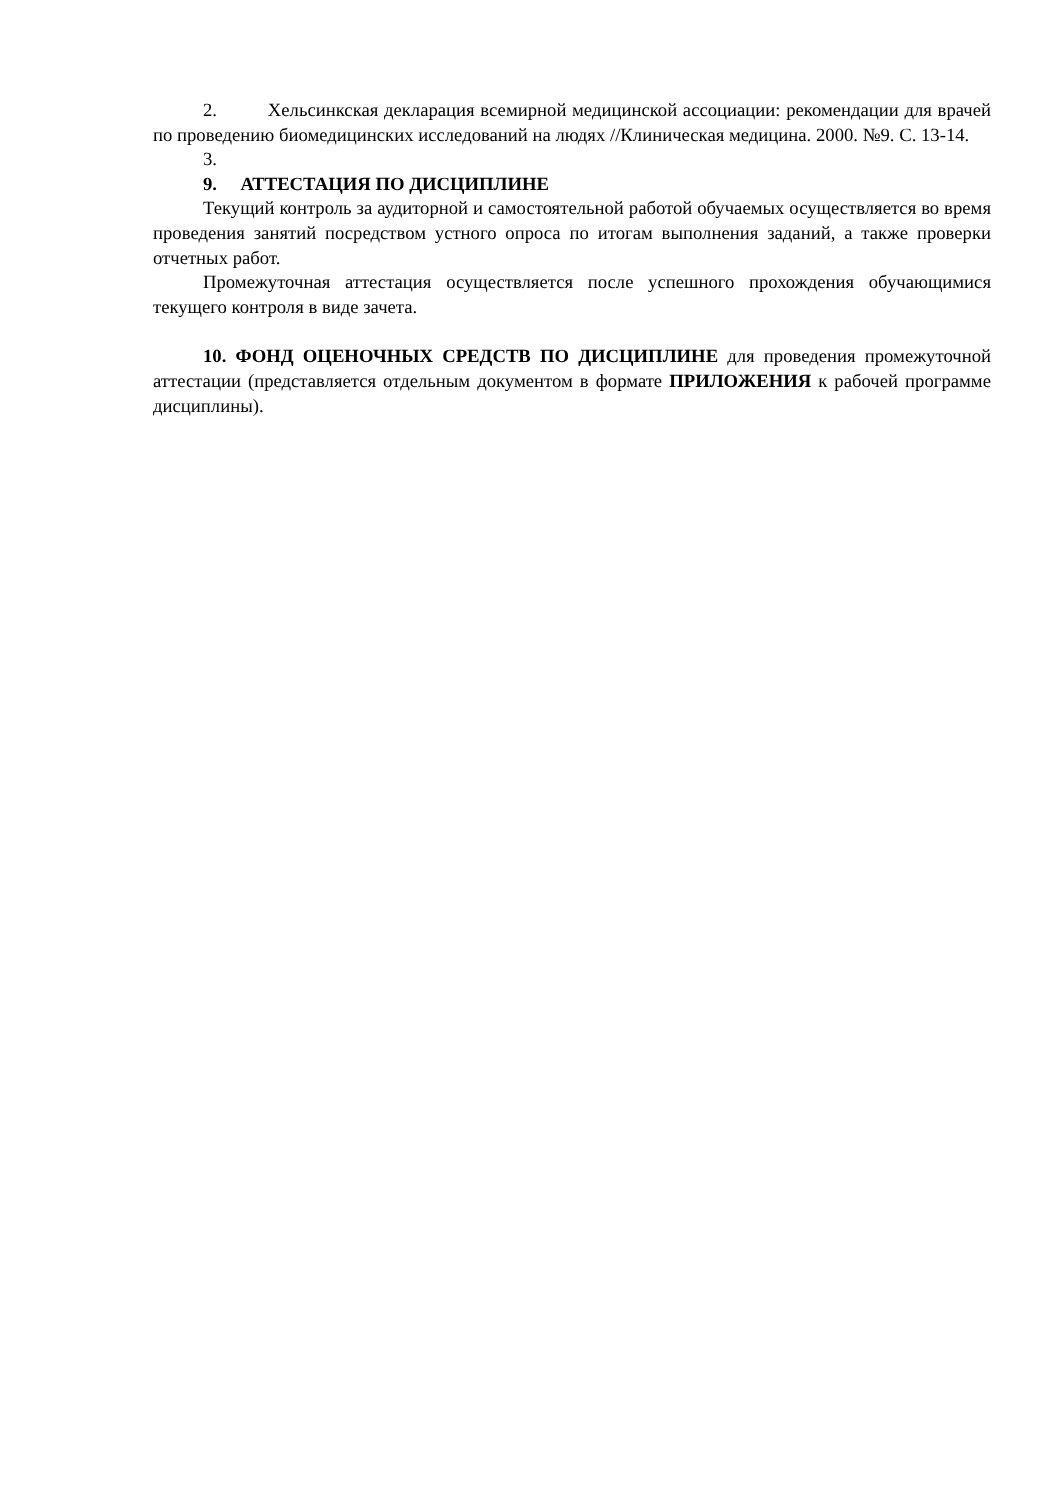2. Хельсинкская декларация всемирной медицинской ассоциации: рекомендации для врачей по проведению биомедицинских исследований на людях //Клиническая медицина. 2000. №9. С. 13-14.
3.
9. АТТЕСТАЦИЯ ПО ДИСЦИПЛИНЕ
Текущий контроль за аудиторной и самостоятельной работой обучаемых осуществляется во время проведения занятий посредством устного опроса по итогам выполнения заданий, а также проверки отчетных работ.
Промежуточная аттестация осуществляется после успешного прохождения обучающимися текущего контроля в виде зачета.
10. ФОНД ОЦЕНОЧНЫХ СРЕДСТВ ПО ДИСЦИПЛИНЕ для проведения промежуточной аттестации (представляется отдельным документом в формате ПРИЛОЖЕНИЯ к рабочей программе дисциплины).